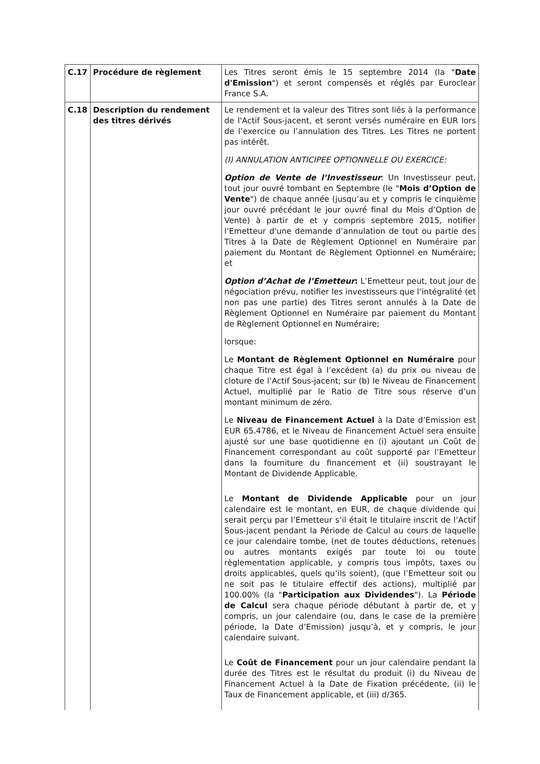| C.17 | Procédure de règlement | Les Titres seront émis le 15 septembre 2014 (la " Date d'Emission ") et seront compensés et réglés par Euroclear France S.A. |
| C.18 | Description du rendement des titres dérivés | Le rendement et la valeur des Titres sont liés à la performance de l'Actif Sous-jacent, et seront versés numéraire en EUR lors de l’exercice ou l’annulation des Titres. Les Titres ne portent pas intérêt. (I) ANNULATION ANTICIPEE OPTIONNELLE OU EXERCICE: Option de Vente de l’Investisseur : Un Investisseur peut, tout jour ouvré tombant en Septembre (le " Mois d’Option de Vente ") de chaque année (jusqu’au et y compris le cinquième jour ouvré précédant le jour ouvré final du Mois d’Option de Vente) à partir de et y compris septembre 2015, notifier l’Emetteur d'une demande d’annulation de tout ou partie des Titres à la Date de Règlement Optionnel en Numéraire par paiement du Montant de Règlement Optionnel en Numéraire; et Option d’Achat de l’Emetteur : L’Emetteur peut, tout jour de négociation prévu, notifier les investisseurs que l’intégralité (et non pas une partie) des Titres seront annulés à la Date de Règlement Optionnel en Numéraire par paiement du Montant de Règlement Optionnel en Numéraire; lorsque: Le Montant de Règlement Optionnel en Numéraire pour chaque Titre est égal à l’excédent (a) du prix ou niveau de cloture de l’Actif Sous-jacent; sur (b) le Niveau de Financement Actuel, multiplié par le Ratio de Titre sous réserve d’un montant minimum de zéro. Le Niveau de Financement Actuel à la Date d’Emission est EUR 65.4786, et le Niveau de Financement Actuel sera ensuite ajusté sur une base quotidienne en (i) ajoutant un Coût de Financement correspondant au coût supporté par l’Emetteur dans la fourniture du financement et (ii) soustrayant le Montant de Dividende Applicable. Le Montant de Dividende Applicable pour un jour calendaire est le montant, en EUR, de chaque dividende qui serait perçu par l’Emetteur s’il était le titulaire inscrit de l’Actif Sous-jacent pendant la Période de Calcul au cours de laquelle ce jour calendaire tombe, (net de toutes déductions, retenues ou autres montants exigés par toute loi ou toute règlementation applicable, y compris tous impôts, taxes ou droits applicables, quels qu’ils soient), (que l’Emetteur soit ou ne soit pas le titulaire effectif des actions), multiplié par 100.00% (la " Participation aux Dividendes "). La Période de Calcul sera chaque période débutant à partir de, et y compris, un jour calendaire (ou, dans le case de la première période, la Date d’Emission) jusqu’à, et y compris, le jour calendaire suivant. Le Coût de Financement pour un jour calendaire pendant la durée des Titres est le résultat du produit (i) du Niveau de Financement Actuel à la Date de Fixation précédente, (ii) le Taux de Financement applicable, et (iii) d/365. |